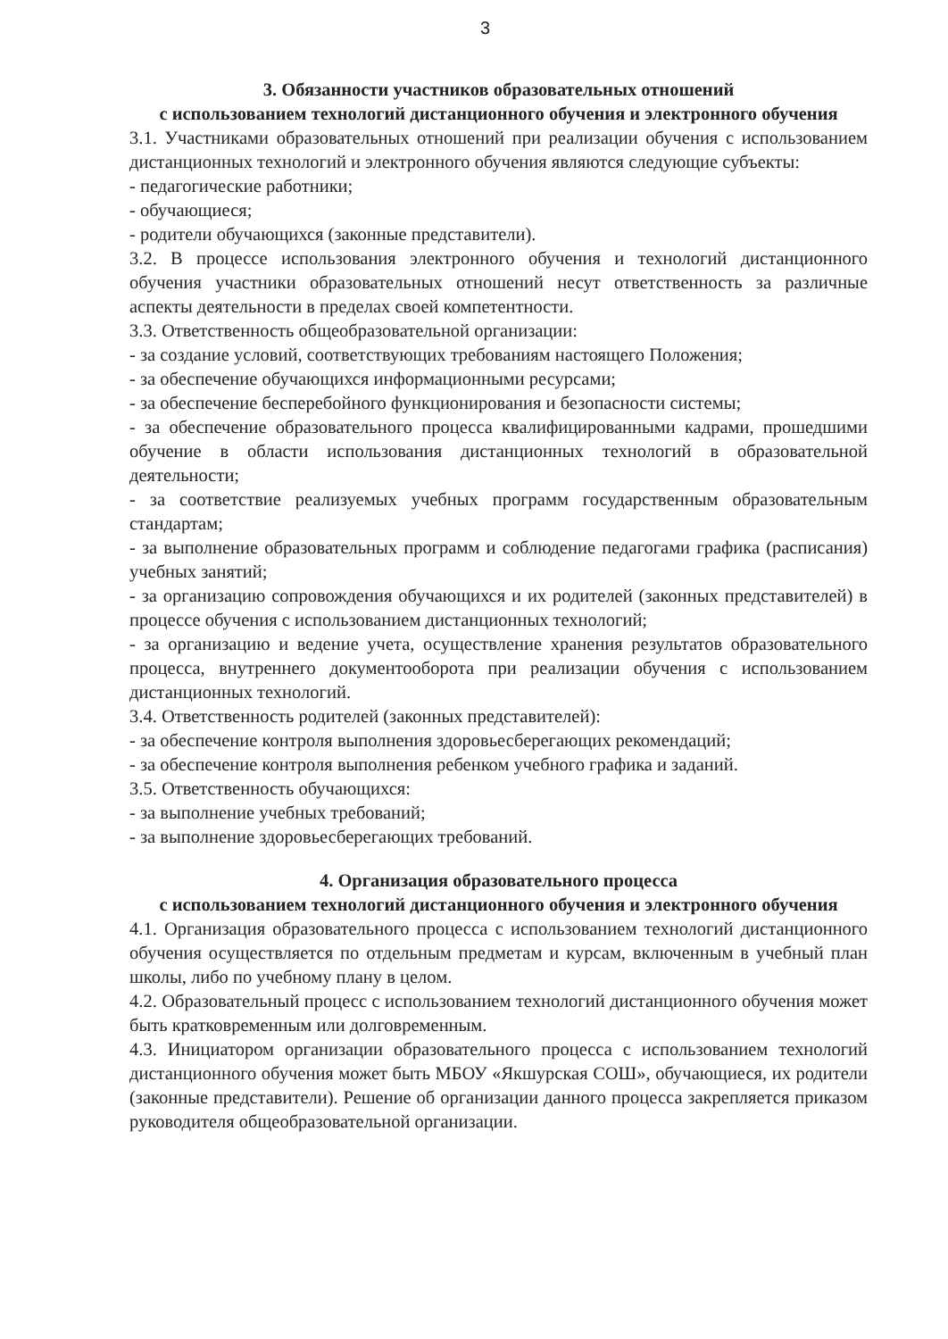3
3. Обязанности участников образовательных отношений
с использованием технологий дистанционного обучения и электронного обучения
3.1. Участниками образовательных отношений при реализации обучения с использованием дистанционных технологий и электронного обучения являются следующие субъекты:
- педагогические работники;
- обучающиеся;
- родители обучающихся (законные представители).
3.2. В процессе использования электронного обучения и технологий дистанционного обучения участники образовательных отношений несут ответственность за различные аспекты деятельности в пределах своей компетентности.
3.3. Ответственность общеобразовательной организации:
- за создание условий, соответствующих требованиям настоящего Положения;
- за обеспечение обучающихся информационными ресурсами;
- за обеспечение бесперебойного функционирования и безопасности системы;
- за обеспечение образовательного процесса квалифицированными кадрами, прошедшими обучение в области использования дистанционных технологий в образовательной деятельности;
- за соответствие реализуемых учебных программ государственным образовательным стандартам;
- за выполнение образовательных программ и соблюдение педагогами графика (расписания) учебных занятий;
- за организацию сопровождения обучающихся и их родителей (законных представителей) в процессе обучения с использованием дистанционных технологий;
- за организацию и ведение учета, осуществление хранения результатов образовательного процесса, внутреннего документооборота при реализации обучения с использованием дистанционных технологий.
3.4. Ответственность родителей (законных представителей):
- за обеспечение контроля выполнения здоровьесберегающих рекомендаций;
- за обеспечение контроля выполнения ребенком учебного графика и заданий.
3.5. Ответственность обучающихся:
- за выполнение учебных требований;
- за выполнение здоровьесберегающих требований.
4. Организация образовательного процесса
с использованием технологий дистанционного обучения и электронного обучения
4.1. Организация образовательного процесса с использованием технологий дистанционного обучения осуществляется по отдельным предметам и курсам, включенным в учебный план школы, либо по учебному плану в целом.
4.2. Образовательный процесс с использованием технологий дистанционного обучения может быть кратковременным или долговременным.
4.3. Инициатором организации образовательного процесса с использованием технологий дистанционного обучения может быть МБОУ «Якшурская СОШ», обучающиеся, их родители (законные представители). Решение об организации данного процесса закрепляется приказом руководителя общеобразовательной организации.